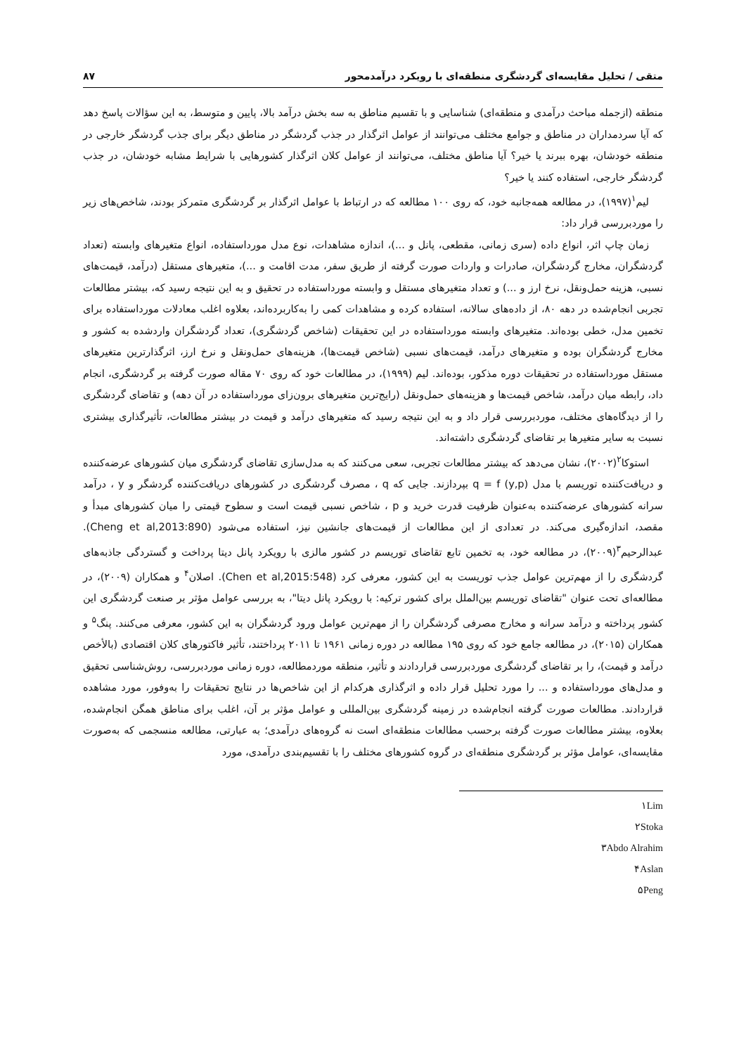متقی / تحلیل مقایسه‌ای گردشگری منطقه‌ای با رویکرد درآمدمحور ۸۷
منطقه (ازجمله مباحث درآمدی و منطقه‌ای) شناسایی و با تقسیم مناطق به سه بخش درآمد بالا، پایین و متوسط، به این سؤالات پاسخ دهد که آیا سردمداران در مناطق و جوامع مختلف می‌توانند از عوامل اثرگذار در جذب گردشگر در مناطق دیگر برای جذب گردشگر خارجی در منطقه خودشان، بهره ببرند یا خیر؟ آیا مناطق مختلف، می‌توانند از عوامل کلان اثرگذار کشورهایی با شرایط مشابه خودشان، در جذب گردشگر خارجی، استفاده کنند یا خیر؟
لیم<sup>۱</sup>(۱۹۹۷)، در مطالعه همه‌جانبه خود، که روی ۱۰۰ مطالعه که در ارتباط با عوامل اثرگذار بر گردشگری متمرکز بودند، شاخص‌های زیر را موردبررسی قرار داد:
زمان چاپ اثر، انواع داده (سری زمانی، مقطعی، پانل و ...)، اندازه مشاهدات، نوع مدل مورداستفاده، انواع متغیرهای وابسته (تعداد گردشگران، مخارج گردشگران، صادرات و واردات صورت گرفته از طریق سفر، مدت اقامت و ...)، متغیرهای مستقل (درآمد، قیمت‌های نسبی، هزینه حمل‌ونقل، نرخ ارز و ...) و تعداد متغیرهای مستقل و وابسته مورداستفاده در تحقیق و به این نتیجه رسید که، بیشتر مطالعات تجربی انجام‌شده در دهه ۸۰، از داده‌های سالانه، استفاده کرده و مشاهدات کمی را به‌کاربرده‌اند، بعلاوه اغلب معادلات مورداستفاده برای تخمین مدل، خطی بوده‌اند. متغیرهای وابسته مورداستفاده در این تحقیقات (شاخص گردشگری)، تعداد گردشگران واردشده به کشور و مخارج گردشگران بوده و متغیرهای درآمد، قیمت‌های نسبی (شاخص قیمت‌ها)، هزینه‌های حمل‌ونقل و نرخ ارز، اثرگذارترین متغیرهای مستقل مورداستفاده در تحقیقات دوره مذکور، بوده‌اند. لیم (۱۹۹۹)، در مطالعات خود که روی ۷۰ مقاله صورت گرفته بر گردشگری، انجام داد، رابطه میان درآمد، شاخص قیمت‌ها و هزینه‌های حمل‌ونقل (رایج‌ترین متغیرهای برون‌زای مورداستفاده در آن دهه) و تقاضای گردشگری را از دیدگاه‌های مختلف، موردبررسی قرار داد و به این نتیجه رسید که متغیرهای درآمد و قیمت در بیشتر مطالعات، تأثیرگذاری بیشتری نسبت به سایر متغیرها بر تقاضای گردشگری داشته‌اند.
استوکا<sup>۲</sup>(۲۰۰۲)، نشان می‌دهد که بیشتر مطالعات تجربی، سعی می‌کنند که به مدل‌سازی تقاضای گردشگری میان کشورهای عرضه‌کننده و دریافت‌کننده توریسم با مدل q = f (y,p) بپردازند. جایی که q ، مصرف گردشگری در کشورهای دریافت‌کننده گردشگر و y ، درآمد سرانه کشورهای عرضه‌کننده به‌عنوان ظرفیت قدرت خرید و p ، شاخص نسبی قیمت است و سطوح قیمتی را میان کشورهای مبدأ و مقصد، اندازه‌گیری می‌کند. در تعدادی از این مطالعات از قیمت‌های جانشین نیز، استفاده می‌شود (Cheng et al,2013:890). عبدالرحیم<sup>۳</sup>(۲۰۰۹)، در مطالعه خود، به تخمین تابع تقاضای توریسم در کشور مالزی با رویکرد پانل دیتا پرداخت و گستردگی جاذبه‌های گردشگری را از مهم‌ترین عوامل جذب توریست به این کشور، معرفی کرد (Chen et al,2015:548). اصلان<sup>۴</sup> و همکاران (۲۰۰۹)، در مطالعه‌ای تحت عنوان "تقاضای توریسم بین‌الملل برای کشور ترکیه: با رویکرد پانل دیتا"، به بررسی عوامل مؤثر بر صنعت گردشگری این کشور پرداخته و درآمد سرانه و مخارج مصرفی گردشگران را از مهم‌ترین عوامل ورود گردشگران به این کشور، معرفی می‌کنند. پنگ<sup>۵</sup> و همکاران (۲۰۱۵)، در مطالعه جامع خود که روی ۱۹۵ مطالعه در دوره زمانی ۱۹۶۱ تا ۲۰۱۱ پرداختند، تأثیر فاکتورهای کلان اقتصادی (بالأخص درآمد و قیمت)، را بر تقاضای گردشگری موردبررسی قراردادند و تأثیر، منطقه موردمطالعه، دوره زمانی موردبررسی، روش‌شناسی تحقیق و مدل‌های مورداستفاده و ... را مورد تحلیل قرار داده و اثرگذاری هرکدام از این شاخص‌ها در نتایج تحقیقات را به‌وفور، مورد مشاهده قراردادند. مطالعات صورت گرفته انجام‌شده در زمینه گردشگری بین‌المللی و عوامل مؤثر بر آن، اغلب برای مناطق همگن انجام‌شده، بعلاوه، بیشتر مطالعات صورت گرفته برحسب مطالعات منطقه‌ای است نه گروه‌های درآمدی؛ به عبارتی، مطالعه منسجمی که به‌صورت مقایسه‌ای، عوامل مؤثر بر گردشگری منطقه‌ای در گروه کشورهای مختلف را با تقسیم‌بندی درآمدی، مورد
۱Lim
۲Stoka
۳Abdo Alrahim
۴Aslan
۵Peng